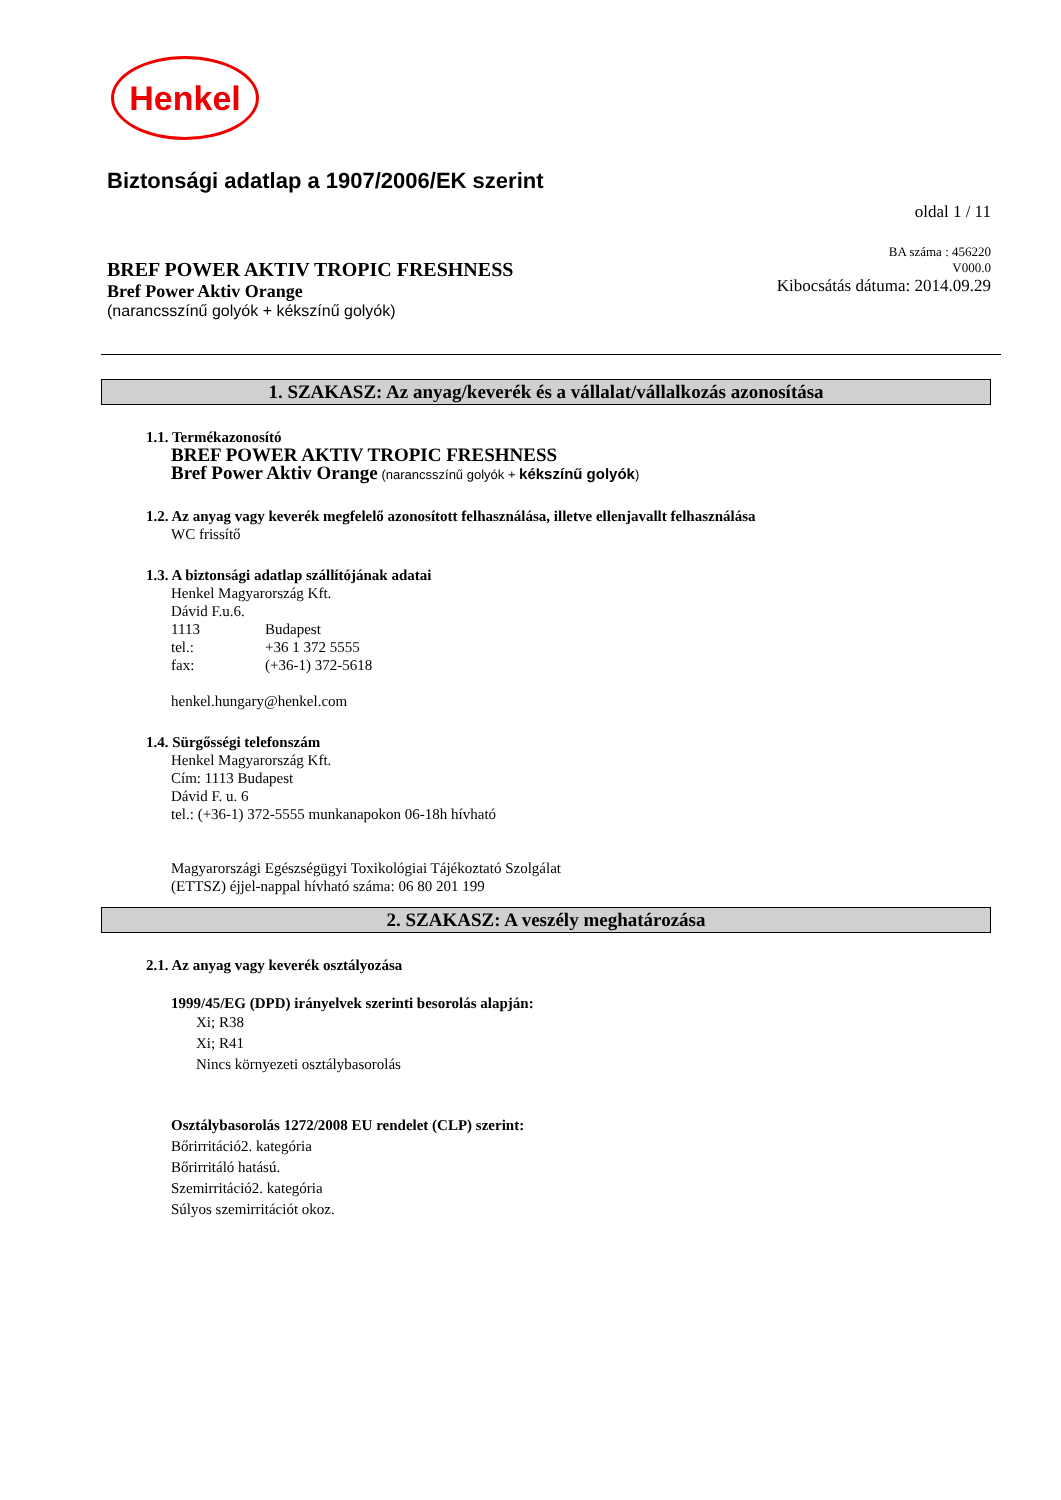Henkel
Biztonsági adatlap a 1907/2006/EK szerint
oldal 1 / 11
BREF POWER AKTIV TROPIC FRESHNESS
Bref Power Aktiv Orange
(narancsszínű golyók + kékszínű golyók)
BA száma : 456220
V000.0
Kibocsátás dátuma: 2014.09.29
1. SZAKASZ: Az anyag/keverék és a vállalat/vállalkozás azonosítása
1.1. Termékazonosító
BREF POWER AKTIV TROPIC FRESHNESS
Bref Power Aktiv Orange (narancsszínű golyók + kékszínű golyók)
1.2. Az anyag vagy keverék megfelelő azonosított felhasználása, illetve ellenjavallt felhasználása
WC frissítő
1.3. A biztonsági adatlap szállítójának adatai
Henkel Magyarország Kft.
Dávid F.u.6.
1113 Budapest
tel.: +36 1 372 5555
fax: (+36-1) 372-5618
henkel.hungary@henkel.com
1.4. Sürgősségi telefonszám
Henkel Magyarország Kft.
Cím: 1113 Budapest
Dávid F. u. 6
tel.: (+36-1) 372-5555 munkanapokon 06-18h hívható
Magyarországi Egészségügyi Toxikológiai Tájékoztató Szolgálat
(ETTSZ) éjjel-nappal hívható száma: 06 80 201 199
2. SZAKASZ: A veszély meghatározása
2.1. Az anyag vagy keverék osztályozása
1999/45/EG (DPD) irányelvek szerinti besorolás alapján:
Xi; R38
Xi; R41
Nincs környezeti osztálybasorolás
Osztálybasorolás 1272/2008 EU rendelet (CLP) szerint:
Bőrirritáció2. kategória
Bőrirritáló hatású.
Szemirritáció2. kategória
Súlyos szemirritációt okoz.